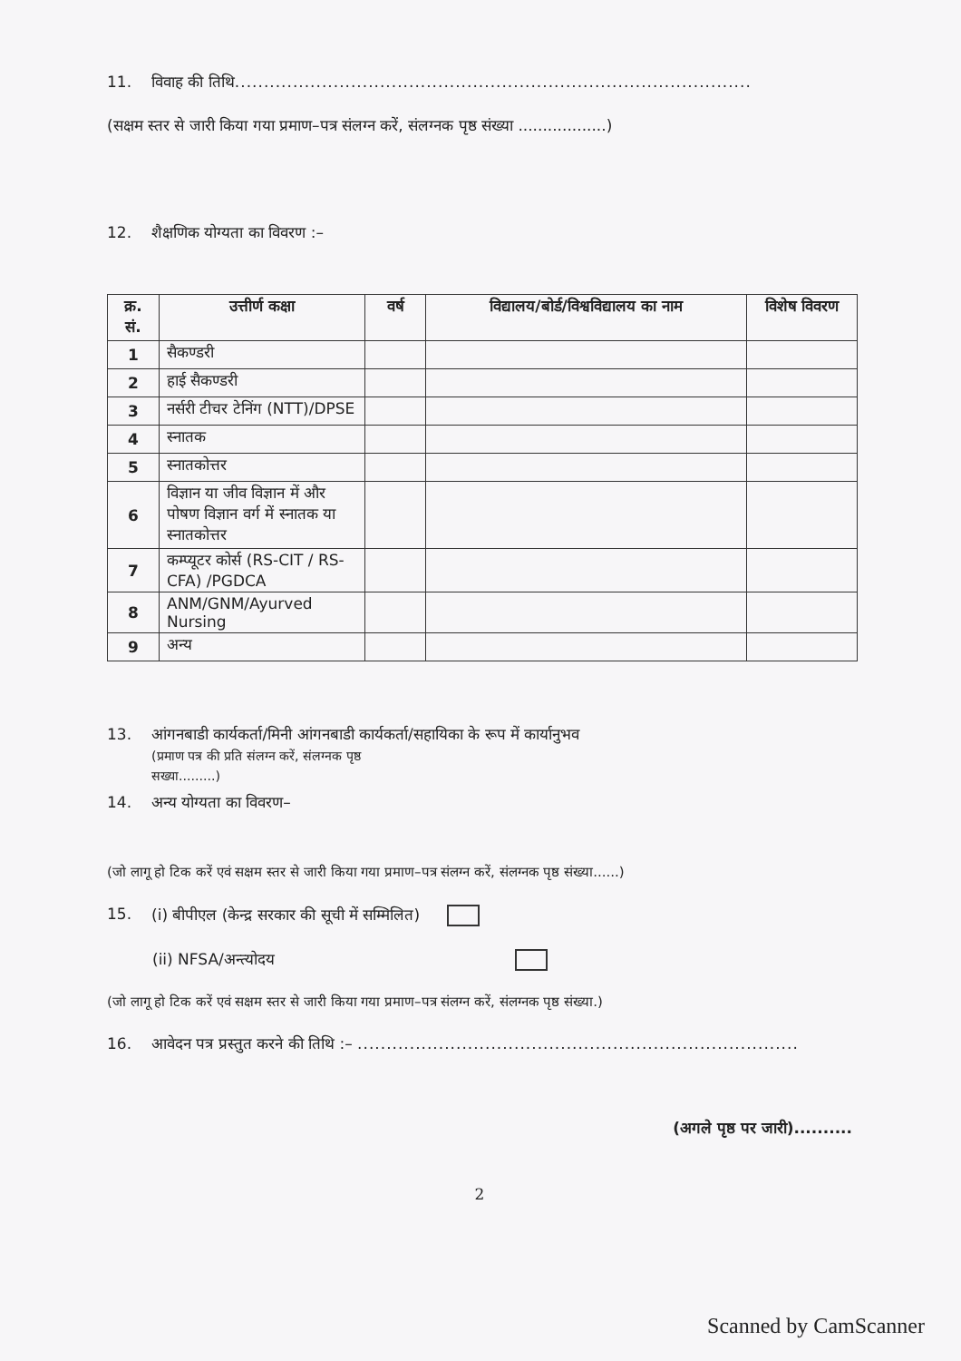11. विवाह की तिथि.........................................................................................
(सक्षम स्तर से जारी किया गया प्रमाण–पत्र संलग्न करें, संलग्नक पृष्ठ संख्या ..................)
12. शैक्षणिक योग्यता का विवरण :–
| क्र. सं. | उत्तीर्ण कक्षा | वर्ष | विद्यालय/बोर्ड/विश्वविद्यालय का नाम | विशेष विवरण |
| --- | --- | --- | --- | --- |
| 1 | सैकण्डरी | | | |
| 2 | हाई सैकण्डरी | | | |
| 3 | नर्सरी टीचर टेनिंग (NTT)/DPSE | | | |
| 4 | स्नातक | | | |
| 5 | स्नातकोत्तर | | | |
| 6 | विज्ञान या जीव विज्ञान में और पोषण विज्ञान वर्ग में स्नातक या स्नातकोत्तर | | | |
| 7 | कम्प्यूटर कोर्स (RS-CIT / RS-CFA) /PGDCA | | | |
| 8 | ANM/GNM/Ayurved Nursing | | | |
| 9 | अन्य | | | |
13. आंगनबाडी कार्यकर्ता/मिनी आंगनबाडी कार्यकर्ता/सहायिका के रूप में कार्यानुभव
(प्रमाण पत्र की प्रति संलग्न करें, संलग्नक पृष्ठ
सख्या.........)
14. अन्य योग्यता का विवरण–
(जो लागू हो टिक करें एवं सक्षम स्तर से जारी किया गया प्रमाण–पत्र संलग्न करें, संलग्नक पृष्ठ संख्या......)
15. (i) बीपीएल (केन्द्र सरकार की सूची में सम्मिलित)
(ii) NFSA/अन्त्योदय
(जो लागू हो टिक करें एवं सक्षम स्तर से जारी किया गया प्रमाण–पत्र संलग्न करें, संलग्नक पृष्ठ संख्या.)
16. आवेदन पत्र प्रस्तुत करने की तिथि :– ............................................................................
(अगले पृष्ठ पर जारी)..........
2
Scanned by CamScanner